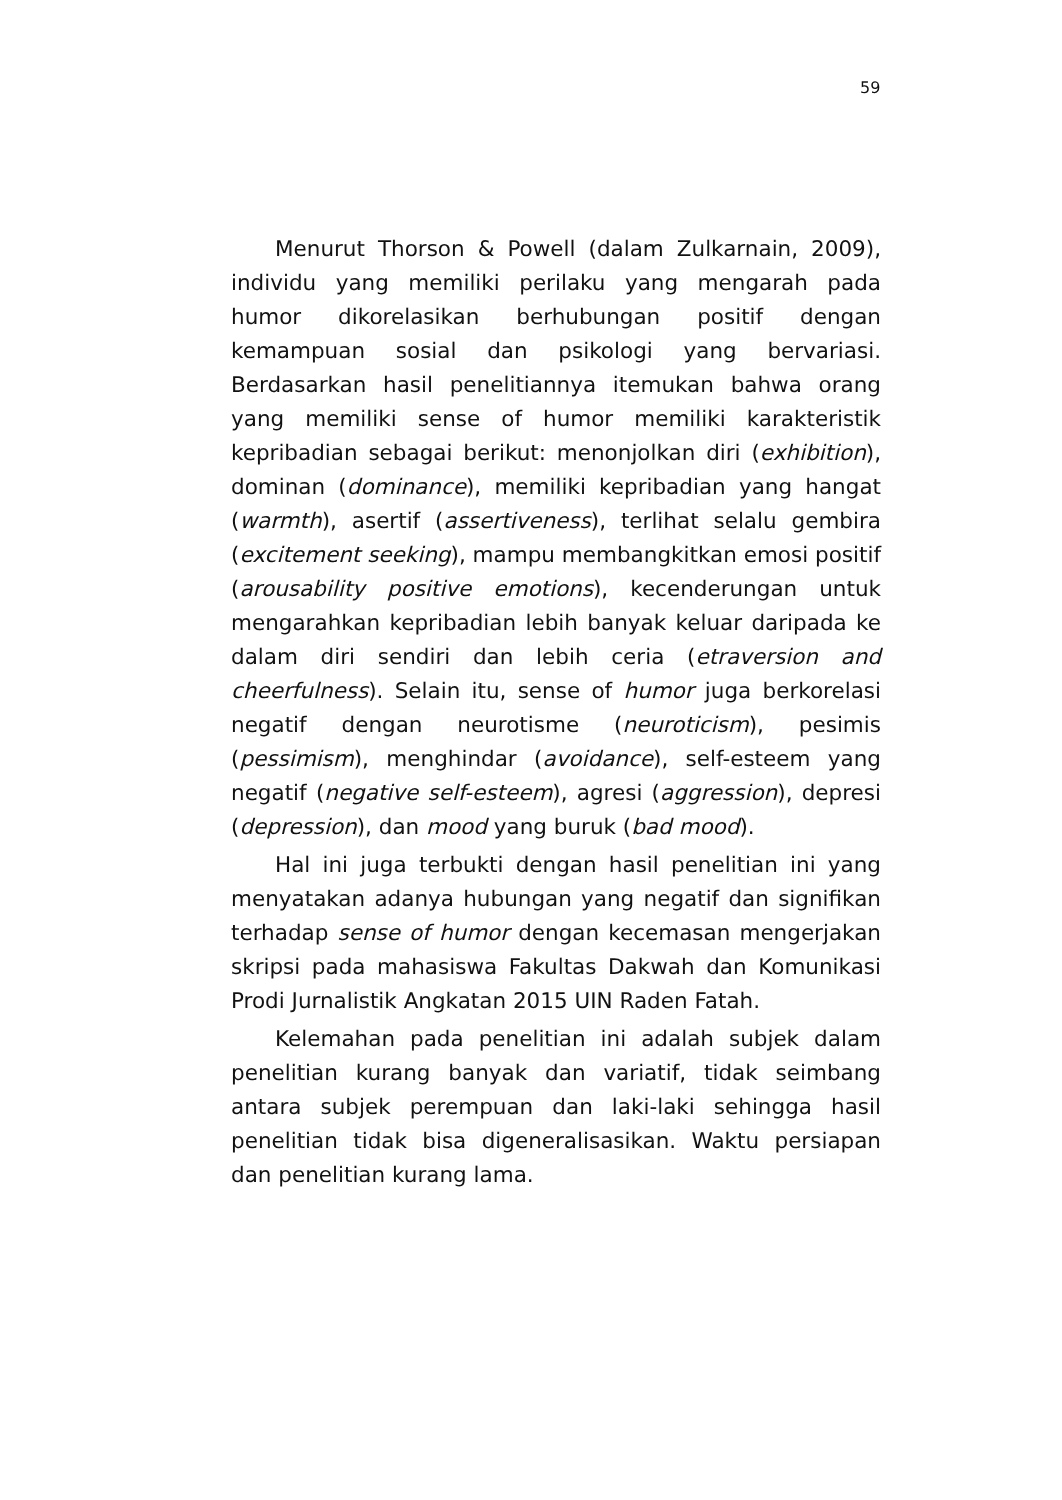59
Menurut Thorson & Powell (dalam Zulkarnain, 2009), individu yang memiliki perilaku yang mengarah pada humor dikorelasikan berhubungan positif dengan kemampuan sosial dan psikologi yang bervariasi. Berdasarkan hasil penelitiannya itemukan bahwa orang yang memiliki sense of humor memiliki karakteristik kepribadian sebagai berikut: menonjolkan diri (exhibition), dominan (dominance), memiliki kepribadian yang hangat (warmth), asertif (assertiveness), terlihat selalu gembira (excitement seeking), mampu membangkitkan emosi positif (arousability positive emotions), kecenderungan untuk mengarahkan kepribadian lebih banyak keluar daripada ke dalam diri sendiri dan lebih ceria (etraversion and cheerfulness). Selain itu, sense of humor juga berkorelasi negatif dengan neurotisme (neuroticism), pesimis (pessimism), menghindar (avoidance), self-esteem yang negatif (negative self-esteem), agresi (aggression), depresi (depression), dan mood yang buruk (bad mood).
Hal ini juga terbukti dengan hasil penelitian ini yang menyatakan adanya hubungan yang negatif dan signifikan terhadap sense of humor dengan kecemasan mengerjakan skripsi pada mahasiswa Fakultas Dakwah dan Komunikasi Prodi Jurnalistik Angkatan 2015 UIN Raden Fatah.
Kelemahan pada penelitian ini adalah subjek dalam penelitian kurang banyak dan variatif, tidak seimbang antara subjek perempuan dan laki-laki sehingga hasil penelitian tidak bisa digeneralisasikan. Waktu persiapan dan penelitian kurang lama.